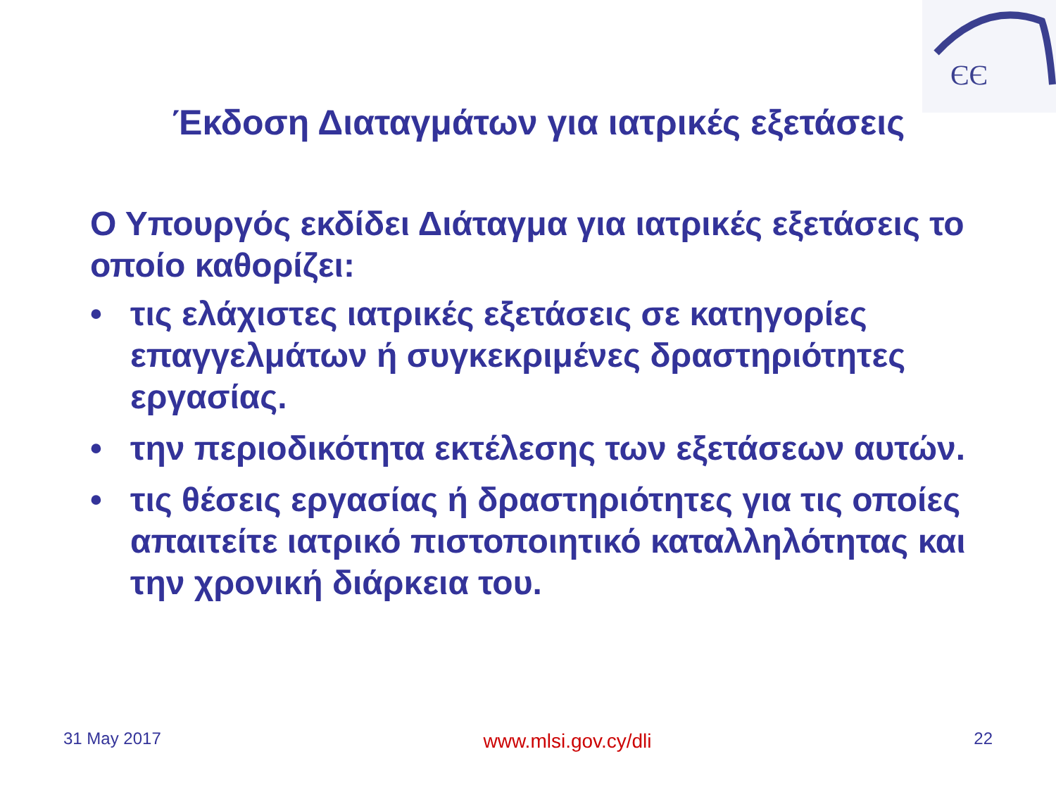ЄЄ
Έκδοση Διαταγμάτων για ιατρικές εξετάσεις
Ο Υπουργός εκδίδει Διάταγμα για ιατρικές εξετάσεις το οποίο καθορίζει:
• τις ελάχιστες ιατρικές εξετάσεις σε κατηγορίες επαγγελμάτων ή συγκεκριμένες δραστηριότητες εργασίας.
• την περιοδικότητα εκτέλεσης των εξετάσεων αυτών.
• τις θέσεις εργασίας ή δραστηριότητες για τις οποίες απαιτείτε ιατρικό πιστοποιητικό καταλληλότητας και την χρονική διάρκεια του.
31 May 2017 www.mlsi.gov.cy/dli 22